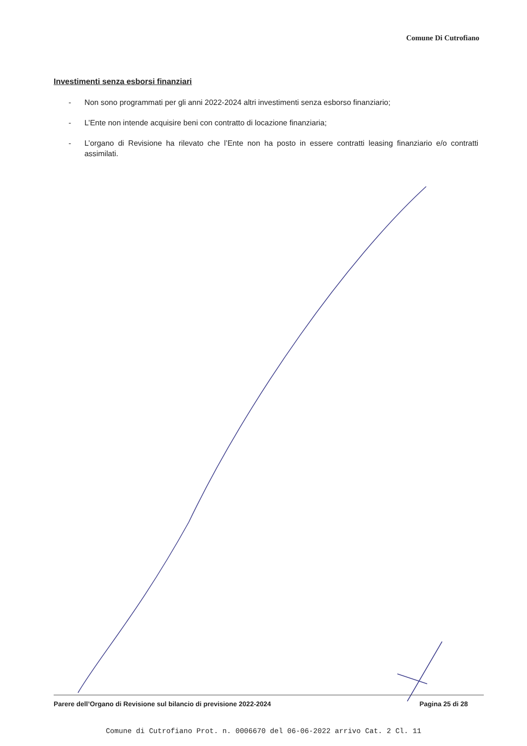Comune Di Cutrofiano
Investimenti senza esborsi finanziari
- Non sono programmati per gli anni 2022-2024 altri investimenti senza esborso finanziario;
- L’Ente non intende acquisire beni con contratto di locazione finanziaria;
- L’organo di Revisione ha rilevato che l’Ente non ha posto in essere contratti leasing finanziario e/o contratti assimilati.
Parere dell’Organo di Revisione sul bilancio di previsione 2022-2024 Pagina 25 di 28
Comune di Cutrofiano Prot. n. 0006670 del 06-06-2022 arrivo Cat. 2 Cl. 11